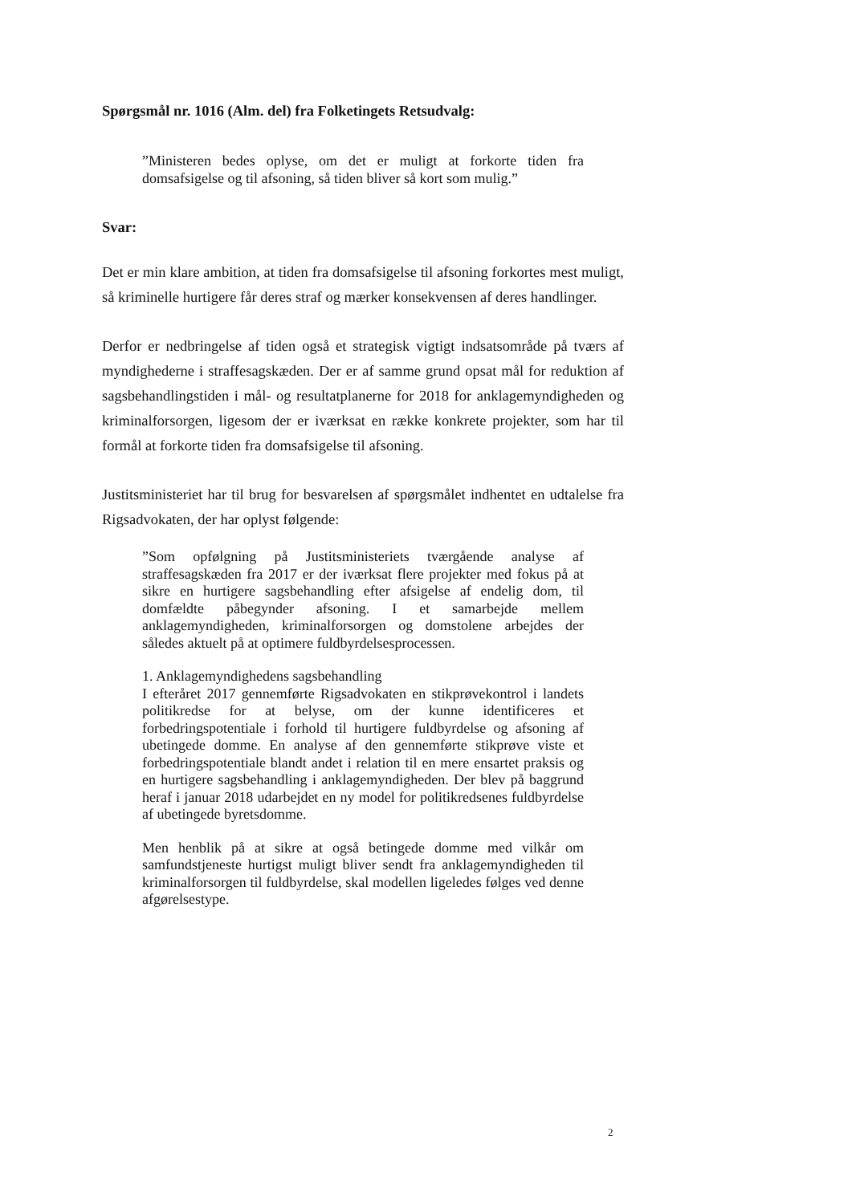Spørgsmål nr. 1016 (Alm. del) fra Folketingets Retsudvalg:
”Ministeren bedes oplyse, om det er muligt at forkorte tiden fra domsafsigelse og til afsoning, så tiden bliver så kort som mu­lig.”
Svar:
Det er min klare ambition, at tiden fra domsafsigelse til afsoning forkortes mest muligt, så kriminelle hurtigere får deres straf og mærker konsekven­sen af deres handlinger.
Derfor er nedbringelse af tiden også et strategisk vigtigt indsatsområde på tværs af myndighederne i straffesagskæden. Der er af samme grund opsat mål for reduktion af sagsbehandlingstiden i mål- og resultatplanerne for 2018 for anklagemyndigheden og kriminalforsorgen, ligesom der er iværk­sat en række konkrete projekter, som har til formål at forkorte tiden fra domsafsigelse til afsoning.
Justitsministeriet har til brug for besvarelsen af spørgsmålet indhentet en ud­talelse fra Rigsadvokaten, der har oplyst følgende:
”Som opfølgning på Justitsministeriets tværgående analyse af straffesagskæden fra 2017 er der iværksat flere projekter med fokus på at sikre en hurtigere sagsbehandling efter afsigelse af endelig dom, til domfældte påbegynder afsoning. I et samar­bejde mellem anklagemyndigheden, kriminalforsorgen og dom­stolene arbejdes der således aktuelt på at optimere fuldbyrdel­sesprocessen.
1. Anklagemyndighedens sagsbehandling
I efteråret 2017 gennemførte Rigsadvokaten en stikprøvekontrol i landets politikredse for at belyse, om der kunne identificeres et forbedringspotentiale i forhold til hurtigere fuldbyrdelse og af­soning af ubetingede domme. En analyse af den gennemførte stikprøve viste et forbedringspotentiale blandt andet i relation til en mere ensartet praksis og en hurtigere sagsbehandling i ankla­gemyndigheden. Der blev på baggrund heraf i januar 2018 ud­arbejdet en ny model for politikredsenes fuldbyrdelse af ubetin­gede byretsdomme.
Men henblik på at sikre at også betingede domme med vilkår om samfundstjeneste hurtigst muligt bliver sendt fra anklage­myndigheden til kriminalforsorgen til fuldbyrdelse, skal model­len ligeledes følges ved denne afgørelsestype.
2